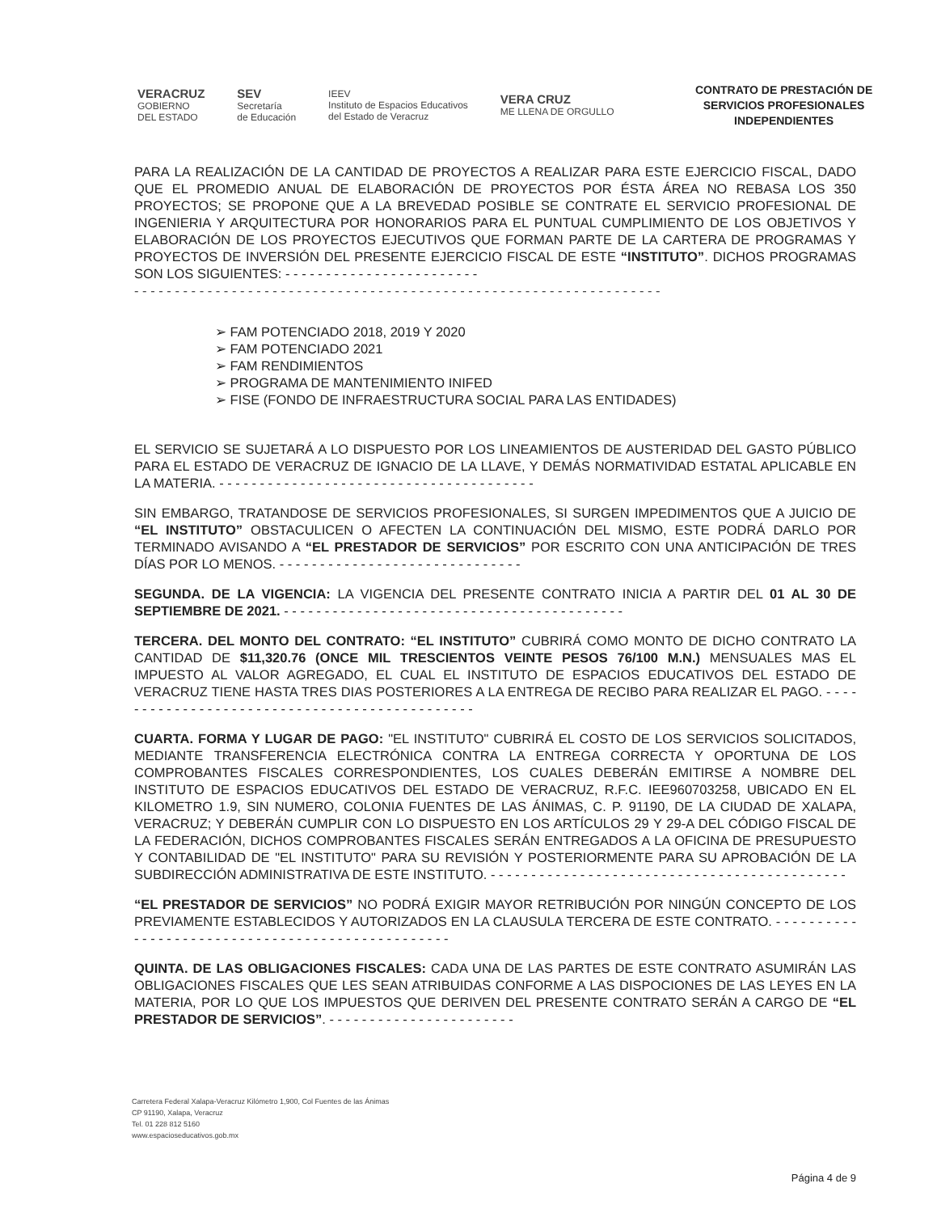VERACRUZ
GOBIERNO
DEL ESTADO
SEV
Secretaría
de Educación
IEEV
Instituto de Espacios Educativos
del Estado de Veracruz
VERA CRUZ
ME LLENA DE ORGULLO
CONTRATO DE PRESTACIÓN DE SERVICIOS PROFESIONALES INDEPENDIENTES
PARA LA REALIZACIÓN DE LA CANTIDAD DE PROYECTOS A REALIZAR PARA ESTE EJERCICIO FISCAL, DADO QUE EL PROMEDIO ANUAL DE ELABORACIÓN DE PROYECTOS POR ÉSTA ÁREA NO REBASA LOS 350 PROYECTOS; SE PROPONE QUE A LA BREVEDAD POSIBLE SE CONTRATE EL SERVICIO PROFESIONAL DE INGENIERIA Y ARQUITECTURA POR HONORARIOS PARA EL PUNTUAL CUMPLIMIENTO DE LOS OBJETIVOS Y ELABORACIÓN DE LOS PROYECTOS EJECUTIVOS QUE FORMAN PARTE DE LA CARTERA DE PROGRAMAS Y PROYECTOS DE INVERSIÓN DEL PRESENTE EJERCICIO FISCAL DE ESTE “INSTITUTO”. DICHOS PROGRAMAS SON LOS SIGUIENTES: - - - - - - - - - - - - - - - - - - - - - - - -
- - - - - - - - - - - - - - - - - - - - - - - - - - - - - - - - - - - - - - - - - - - - - - - - - - - - - - - - - - - - - - - - -
➢ FAM POTENCIADO 2018, 2019 Y 2020
➢ FAM POTENCIADO 2021
➢ FAM RENDIMIENTOS
➢ PROGRAMA DE MANTENIMIENTO INIFED
➢ FISE (FONDO DE INFRAESTRUCTURA SOCIAL PARA LAS ENTIDADES)
EL SERVICIO SE SUJETARÁ A LO DISPUESTO POR LOS LINEAMIENTOS DE AUSTERIDAD DEL GASTO PÚBLICO PARA EL ESTADO DE VERACRUZ DE IGNACIO DE LA LLAVE, Y DEMÁS NORMATIVIDAD ESTATAL APLICABLE EN LA MATERIA. - - - - - - - - - - - - - - - - - - - - - - - - - - - - - - - - - - - - - - -
SIN EMBARGO, TRATANDOSE DE SERVICIOS PROFESIONALES, SI SURGEN IMPEDIMENTOS QUE A JUICIO DE “EL INSTITUTO” OBSTACULICEN O AFECTEN LA CONTINUACIÓN DEL MISMO, ESTE PODRÁ DARLO POR TERMINADO AVISANDO A “EL PRESTADOR DE SERVICIOS” POR ESCRITO CON UNA ANTICIPACIÓN DE TRES DÍAS POR LO MENOS. - - - - - - - - - - - - - - - - - - - - - - - - - - - - - -
SEGUNDA. DE LA VIGENCIA: LA VIGENCIA DEL PRESENTE CONTRATO INICIA A PARTIR DEL 01 AL 30 DE SEPTIEMBRE DE 2021. - - - - - - - - - - - - - - - - - - - - - - - - - - - - - - - - - - - - - - - - - -
TERCERA. DEL MONTO DEL CONTRATO: “EL INSTITUTO” CUBRIRÁ COMO MONTO DE DICHO CONTRATO LA CANTIDAD DE $11,320.76 (ONCE MIL TRESCIENTOS VEINTE PESOS 76/100 M.N.) MENSUALES MAS EL IMPUESTO AL VALOR AGREGADO, EL CUAL EL INSTITUTO DE ESPACIOS EDUCATIVOS DEL ESTADO DE VERACRUZ TIENE HASTA TRES DIAS POSTERIORES A LA ENTREGA DE RECIBO PARA REALIZAR EL PAGO. - - - - - - - - - - - - - - - - - - - - - - - - - - - - - - - - - - - - - - - - - - - - - -
CUARTA. FORMA Y LUGAR DE PAGO: "EL INSTITUTO" CUBRIRÁ EL COSTO DE LOS SERVICIOS SOLICITADOS, MEDIANTE TRANSFERENCIA ELECTRÓNICA CONTRA LA ENTREGA CORRECTA Y OPORTUNA DE LOS COMPROBANTES FISCALES CORRESPONDIENTES, LOS CUALES DEBERÁN EMITIRSE A NOMBRE DEL INSTITUTO DE ESPACIOS EDUCATIVOS DEL ESTADO DE VERACRUZ, R.F.C. IEE960703258, UBICADO EN EL KILOMETRO 1.9, SIN NUMERO, COLONIA FUENTES DE LAS ÁNIMAS, C. P. 91190, DE LA CIUDAD DE XALAPA, VERACRUZ; Y DEBERÁN CUMPLIR CON LO DISPUESTO EN LOS ARTÍCULOS 29 Y 29-A DEL CÓDIGO FISCAL DE LA FEDERACIÓN, DICHOS COMPROBANTES FISCALES SERÁN ENTREGADOS A LA OFICINA DE PRESUPUESTO Y CONTABILIDAD DE "EL INSTITUTO" PARA SU REVISIÓN Y POSTERIORMENTE PARA SU APROBACIÓN DE LA SUBDIRECCIÓN ADMINISTRATIVA DE ESTE INSTITUTO. - - - - - - - - - - - - - - - - - - - - - - - - - - - - - - - - - - - - - - - - - - - -
“EL PRESTADOR DE SERVICIOS” NO PODRÁ EXIGIR MAYOR RETRIBUCIÓN POR NINGÚN CONCEPTO DE LOS PREVIAMENTE ESTABLECIDOS Y AUTORIZADOS EN LA CLAUSULA TERCERA DE ESTE CONTRATO. - - - - - - - - - - - - - - - - - - - - - - - - - - - - - - - - - - - - - - - - - - - - - - - - -
QUINTA. DE LAS OBLIGACIONES FISCALES: CADA UNA DE LAS PARTES DE ESTE CONTRATO ASUMIRÁN LAS OBLIGACIONES FISCALES QUE LES SEAN ATRIBUIDAS CONFORME A LAS DISPOCIONES DE LAS LEYES EN LA MATERIA, POR LO QUE LOS IMPUESTOS QUE DERIVEN DEL PRESENTE CONTRATO SERÁN A CARGO DE “EL PRESTADOR DE SERVICIOS”. - - - - - - - - - - - - - - - - - - - - - - -
Carretera Federal Xalapa-Veracruz Kilómetro 1,900, Col Fuentes de las Ánimas
CP 91190, Xalapa, Veracruz
Tel. 01 228 812 5160
www.espacioseducativos.gob.mx
Página 4 de 9